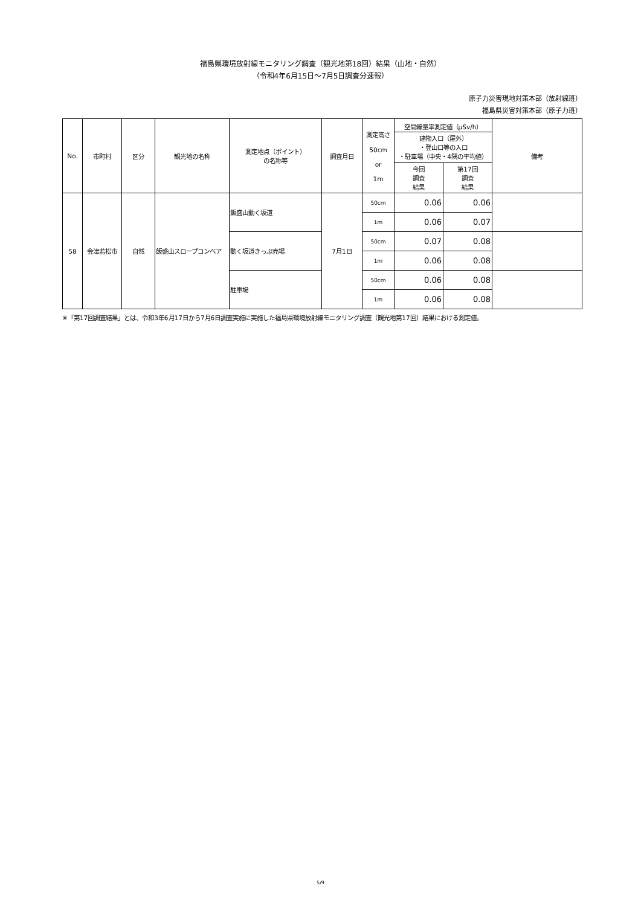福島県環境放射線モニタリング調査（観光地第18回）結果（山地・自然）
（令和4年6月15日～7月5日調査分速報）
原子力災害現地対策本部（放射線班）
福島県災害対策本部（原子力班）
| No. | 市町村 | 区分 | 観光地の名称 | 測定地点（ポイント） の名称等 | 調査月日 | 測定高さ 50cm or 1m | 空間線量率測定値（μSv/h） | | 備考 |
| --- | --- | --- | --- | --- | --- | --- | --- | --- | --- |
| | | | | | | | 建物入口（屋外） ・登山口等の入口 ・駐車場（中央・4隅の平均値） | | |
| | | | | | | | 今回 調査 結果 | 第17回 調査 結果 | |
| 58 | 会津若松市 | 自然 | 飯盛山スロープコンベア | 飯盛山動く坂道 | 7月1日 | 50cm | 0.06 | 0.06 | |
| | | | | | | 1m | 0.06 | 0.07 | |
| | | | | 動く坂道きっぷ売場 | | 50cm | 0.07 | 0.08 | |
| | | | | | | 1m | 0.06 | 0.08 | |
| | | | | 駐車場 | | 50cm | 0.06 | 0.08 | |
| | | | | | | 1m | 0.06 | 0.08 | |
※「第17回調査結果」とは、令和3年6月17日から7月6日調査実施に実施した福島県環境放射線モニタリング調査（観光地第17回）結果における測定値。
5/9